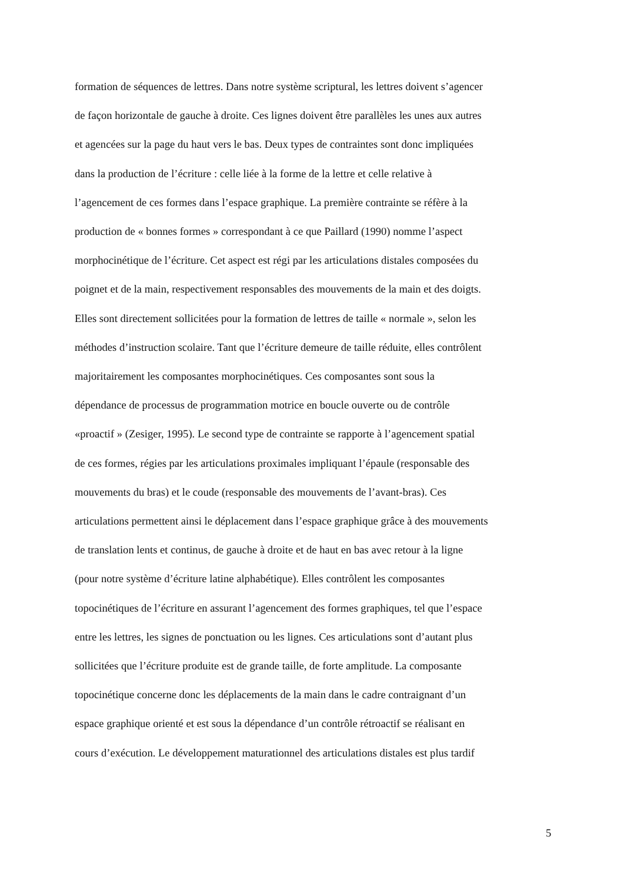formation de séquences de lettres. Dans notre système scriptural, les lettres doivent s’agencer
de façon horizontale de gauche à droite. Ces lignes doivent être parallèles les unes aux autres
et agencées sur la page du haut vers le bas. Deux types de contraintes sont donc impliquées
dans la production de l’écriture : celle liée à la forme de la lettre et celle relative à
l’agencement de ces formes dans l’espace graphique. La première contrainte se réfère à la
production de « bonnes formes » correspondant à ce que Paillard (1990) nomme l’aspect
morphocinétique de l’écriture. Cet aspect est régi par les articulations distales composées du
poignet et de la main, respectivement responsables des mouvements de la main et des doigts.
Elles sont directement sollicitées pour la formation de lettres de taille « normale », selon les
méthodes d’instruction scolaire. Tant que l’écriture demeure de taille réduite, elles contrôlent
majoritairement les composantes morphocinétiques. Ces composantes sont sous la
dépendance de processus de programmation motrice en boucle ouverte ou de contrôle
«proactif » (Zesiger, 1995). Le second type de contrainte se rapporte à l’agencement spatial
de ces formes, régies par les articulations proximales impliquant l’épaule (responsable des
mouvements du bras) et le coude (responsable des mouvements de l’avant-bras). Ces
articulations permettent ainsi le déplacement dans l’espace graphique grâce à des mouvements
de translation lents et continus, de gauche à droite et de haut en bas avec retour à la ligne
(pour notre système d’écriture latine alphabétique). Elles contrôlent les composantes
topocinétiques de l’écriture en assurant l’agencement des formes graphiques, tel que l’espace
entre les lettres, les signes de ponctuation ou les lignes. Ces articulations sont d’autant plus
sollicitées que l’écriture produite est de grande taille, de forte amplitude. La composante
topocinétique concerne donc les déplacements de la main dans le cadre contraignant d’un
espace graphique orienté et est sous la dépendance d’un contrôle rétroactif se réalisant en
cours d’exécution. Le développement maturationnel des articulations distales est plus tardif
5